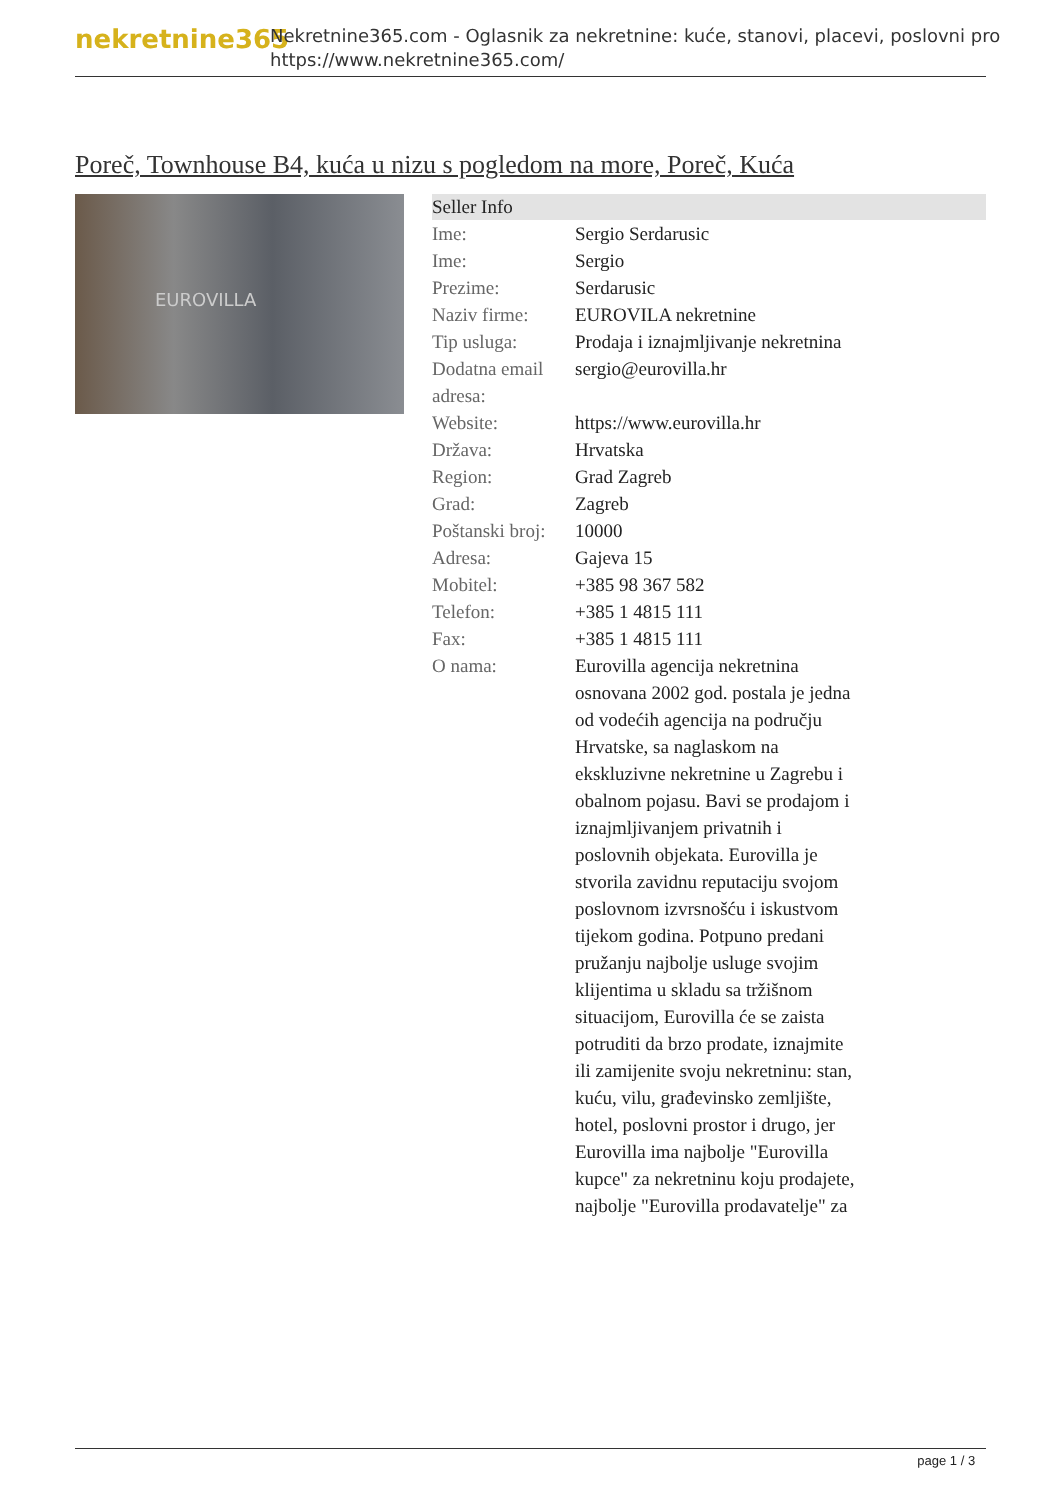nekretnine365
Nekretnine365.com - Oglasnik za nekretnine: kuće, stanovi, placevi, poslovni pro
https://www.nekretnine365.com/
Poreč, Townhouse B4, kuća u nizu s pogledom na more, Poreč, Kuća
EUROVILLA
| Seller Info | |
| --- | --- |
| Ime: | Sergio Serdarusic |
| Ime: | Sergio |
| Prezime: | Serdarusic |
| Naziv firme: | EUROVILA nekretnine |
| Tip usluga: | Prodaja i iznajmljivanje nekretnina |
| Dodatna email adresa: | sergio@eurovilla.hr |
| Website: | https://www.eurovilla.hr |
| Država: | Hrvatska |
| Region: | Grad Zagreb |
| Grad: | Zagreb |
| Poštanski broj: | 10000 |
| Adresa: | Gajeva 15 |
| Mobitel: | +385 98 367 582 |
| Telefon: | +385 1 4815 111 |
| Fax: | +385 1 4815 111 |
| O nama: | Eurovilla agencija nekretnina osnovana 2002 god. postala je jedna od vodećih agencija na području Hrvatske, sa naglaskom na ekskluzivne nekretnine u Zagrebu i obalnom pojasu. Bavi se prodajom i iznajmljivanjem privatnih i poslovnih objekata. Eurovilla je stvorila zavidnu reputaciju svojom poslovnom izvrsnošću i iskustvom tijekom godina. Potpuno predani pružanju najbolje usluge svojim klijentima u skladu sa tržišnom situacijom, Eurovilla će se zaista potruditi da brzo prodate, iznajmite ili zamijenite svoju nekretninu: stan, kuću, vilu, građevinsko zemljište, hotel, poslovni prostor i drugo, jer Eurovilla ima najbolje "Eurovilla kupce" za nekretninu koju prodajete, najbolje "Eurovilla prodavatelje" za |
page 1 / 3